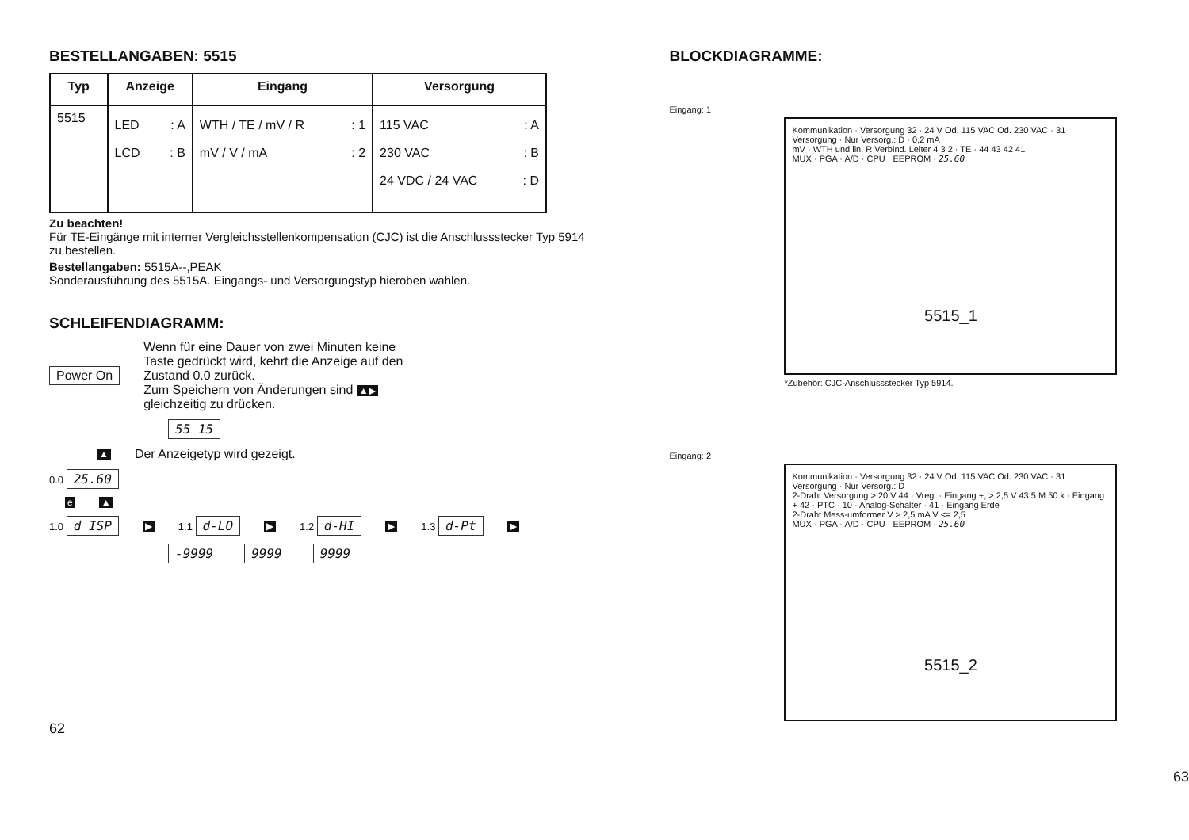BESTELLANGABEN: 5515
| Typ | Anzeige | Eingang | Versorgung |
| --- | --- | --- | --- |
| 5515 | LED : A LCD : B | WTH / TE / mV / R : 1 mV / V / mA : 2 | 115 VAC : A 230 VAC : B 24 VDC / 24 VAC : D |
Zu beachten!
Für TE-Eingänge mit interner Vergleichsstellenkompensation (CJC) ist die Anschlussstecker Typ 5914 zu bestellen.
Bestellangaben: 5515A--,PEAK
Sonderausführung des 5515A. Eingangs- und Versorgungstyp hieroben wählen.
SCHLEIFENDIAGRAMM:
Power On Wenn für eine Dauer von zwei Minuten keine Taste gedrückt wird, kehrt die Anzeige auf den Zustand 0.0 zurück.
Zum Speichern von Änderungen sind ▲▶ gleichzeitig zu drücken.
55 15
▲ Der Anzeigetyp wird gezeigt.
0.0 25.60
e ▲
1.0 d ISP ▶ 1.1 d-LO ▶ 1.2 d-HI ▶ 1.3 d-Pt ▶
-9999 9999 9999
62
BLOCKDIAGRAMME:
Eingang: 1
Kommunikation · Versorgung 32 · 24 V Od. 115 VAC Od. 230 VAC · 31 Versorgung · Nur Versorg.: D · 0,2 mA
mV · WTH und lin. R Verbind. Leiter 4 3 2 · TE · 44 43 42 41
MUX · PGA · A/D · CPU · EEPROM · 25.60
5515_1
*Zubehör: CJC-Anschlussstecker Typ 5914.
Eingang: 2
Kommunikation · Versorgung 32 · 24 V Od. 115 VAC Od. 230 VAC · 31 Versorgung · Nur Versorg.: D
2-Draht Versorgung > 20 V 44 · Vreg. · Eingang +, > 2,5 V 43 5 M 50 k · Eingang + 42 · PTC · 10 · Analog-Schalter · 41 · Eingang Erde
2-Draht Mess-umformer V > 2,5 mA V <= 2,5
MUX · PGA · A/D · CPU · EEPROM · 25.60
5515_2
63